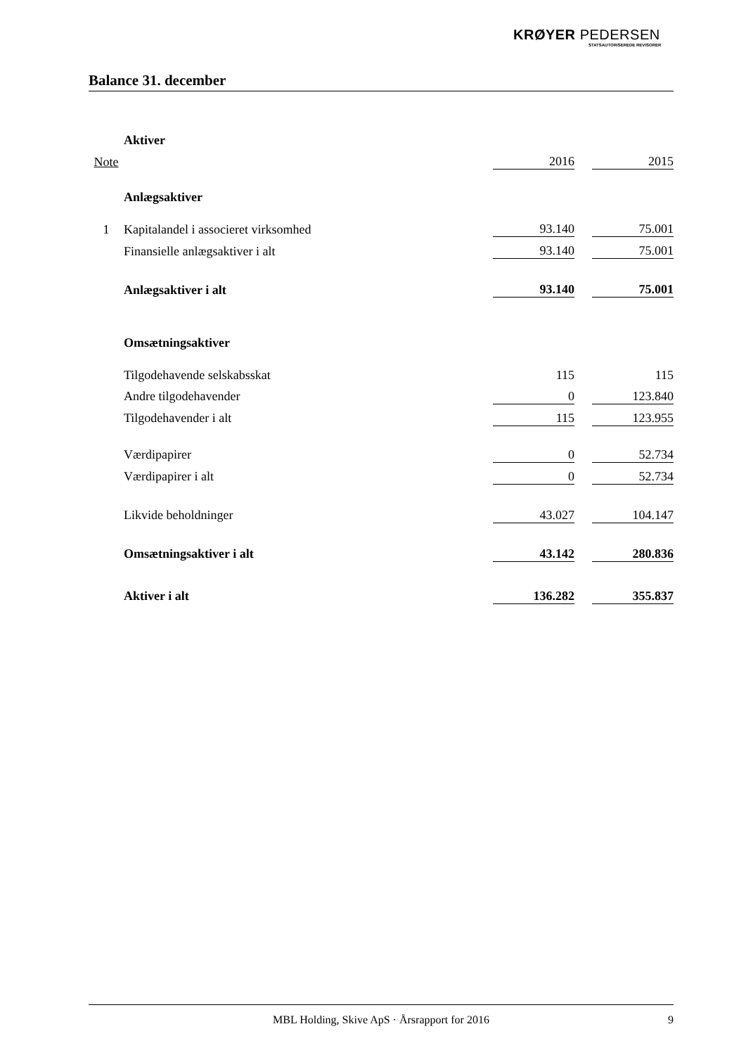KRØYER PEDERSEN
STATSAUTORISEREDE REVISORER
Balance 31. december
| | Aktiver | | | |
| Note | | 2016 | | 2015 |
| | Anlægsaktiver | | | |
| 1 | Kapitalandel i associeret virksomhed | 93.140 | | 75.001 |
| | Finansielle anlægsaktiver i alt | 93.140 | | 75.001 |
| | Anlægsaktiver i alt | 93.140 | | 75.001 |
| | Omsætningsaktiver | | | |
| | Tilgodehavende selskabsskat | 115 | | 115 |
| | Andre tilgodehavender | 0 | | 123.840 |
| | Tilgodehavender i alt | 115 | | 123.955 |
| | Værdipapirer | 0 | | 52.734 |
| | Værdipapirer i alt | 0 | | 52.734 |
| | Likvide beholdninger | 43.027 | | 104.147 |
| | Omsætningsaktiver i alt | 43.142 | | 280.836 |
| | Aktiver i alt | 136.282 | | 355.837 |
MBL Holding, Skive ApS · Årsrapport for 2016 9